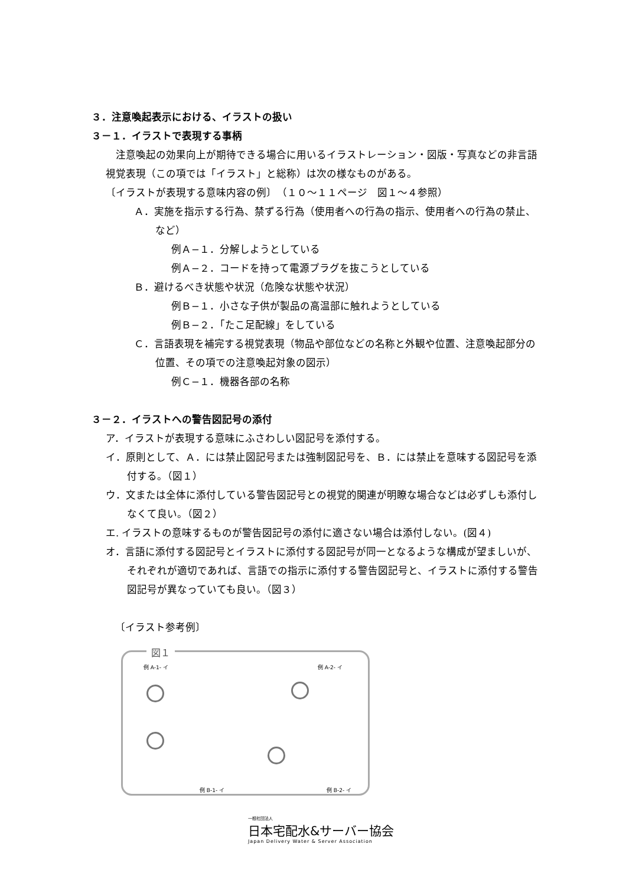３．注意喚起表示における、イラストの扱い
３－１．イラストで表現する事柄
　注意喚起の効果向上が期待できる場合に用いるイラストレーション・図版・写真などの非言語視覚表現（この項では「イラスト」と総称）は次の様なものがある。
〔イラストが表現する意味内容の例〕　（１０～１１ページ　図１～４参照）
Ａ．実施を指示する行為、禁ずる行為（使用者への行為の指示、使用者への行為の禁止、など）
例Ａ−１．分解しようとしている
例Ａ−２．コードを持って電源プラグを抜こうとしている
Ｂ．避けるべき状態や状況（危険な状態や状況）
例Ｂ−１．小さな子供が製品の高温部に触れようとしている
例Ｂ−２．「たこ足配線」をしている
Ｃ．言語表現を補完する視覚表現（物品や部位などの名称と外観や位置、注意喚起部分の位置、その項での注意喚起対象の図示）
例Ｃ−１．機器各部の名称
３－２．イラストへの警告図記号の添付
ア．イラストが表現する意味にふさわしい図記号を添付する。
イ．原則として、Ａ．には禁止図記号または強制図記号を、Ｂ．には禁止を意味する図記号を添付する。（図１）
ウ．文または全体に添付している警告図記号との視覚的関連が明瞭な場合などは必ずしも添付しなくて良い。（図２）
エ. イラストの意味するものが警告図記号の添付に適さない場合は添付しない。(図４)
オ．言語に添付する図記号とイラストに添付する図記号が同一となるような構成が望ましいが、それぞれが適切であれば、言語での指示に添付する警告図記号と、イラストに添付する警告図記号が異なっていても良い。（図３）
〔イラスト参考例〕
図１
例 A-1- イ 例 A-2- イ
例 B-1- イ 例 B-2- イ
一般社団法人
日本宅配水&サーバー協会
Japan Delivery Water & Server Association